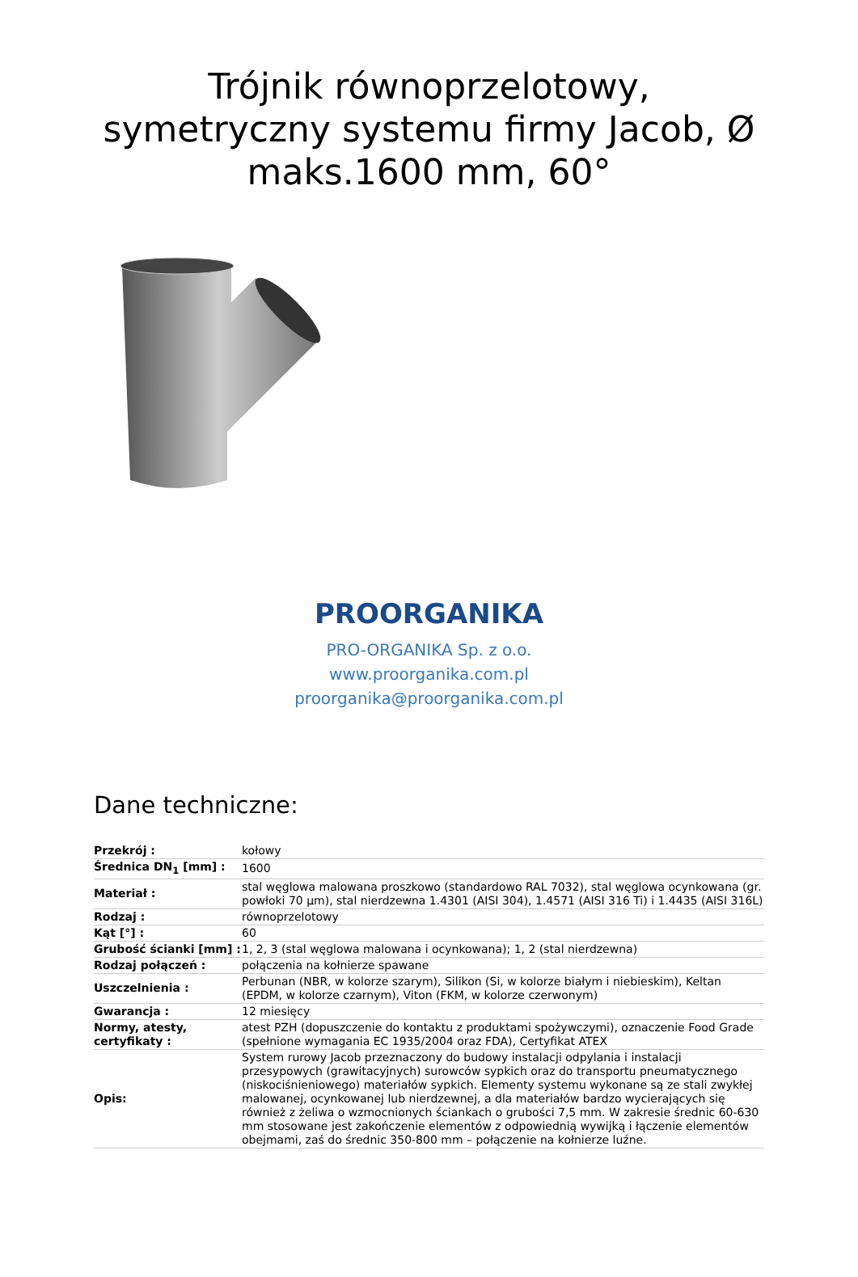Trójnik równoprzelotowy, symetryczny systemu firmy Jacob, Ø maks.1600 mm, 60°
PROORGANIKA
PRO-ORGANIKA Sp. z o.o.
www.proorganika.com.pl
proorganika@proorganika.com.pl
Dane techniczne:
| Przekrój : | kołowy |
| Średnica DN<sub>1</sub> [mm] : | 1600 |
| Materiał : | stal węglowa malowana proszkowo (standardowo RAL 7032), stal węglowa ocynkowana (gr. powłoki 70 µm), stal nierdzewna 1.4301 (AISI 304), 1.4571 (AISI 316 Ti) i 1.4435 (AISI 316L) |
| Rodzaj : | równoprzelotowy |
| Kąt [°] : | 60 |
| Grubość ścianki [mm] : | 1, 2, 3 (stal węglowa malowana i ocynkowana); 1, 2 (stal nierdzewna) |
| Rodzaj połączeń : | połączenia na kołnierze spawane |
| Uszczelnienia : | Perbunan (NBR, w kolorze szarym), Silikon (Si, w kolorze białym i niebieskim), Keltan (EPDM, w kolorze czarnym), Viton (FKM, w kolorze czerwonym) |
| Gwarancja : | 12 miesięcy |
| Normy, atesty, certyfikaty : | atest PZH (dopuszczenie do kontaktu z produktami spożywczymi), oznaczenie Food Grade (spełnione wymagania EC 1935/2004 oraz FDA), Certyfikat ATEX |
| Opis: | System rurowy Jacob przeznaczony do budowy instalacji odpylania i instalacji przesypowych (grawitacyjnych) surowców sypkich oraz do transportu pneumatycznego (niskociśnieniowego) materiałów sypkich. Elementy systemu wykonane są ze stali zwykłej malowanej, ocynkowanej lub nierdzewnej, a dla materiałów bardzo wycierających się również z żeliwa o wzmocnionych ściankach o grubości 7,5 mm. W zakresie średnic 60-630 mm stosowane jest zakończenie elementów z odpowiednią wywijką i łączenie elementów obejmami, zaś do średnic 350-800 mm – połączenie na kołnierze luźne. |